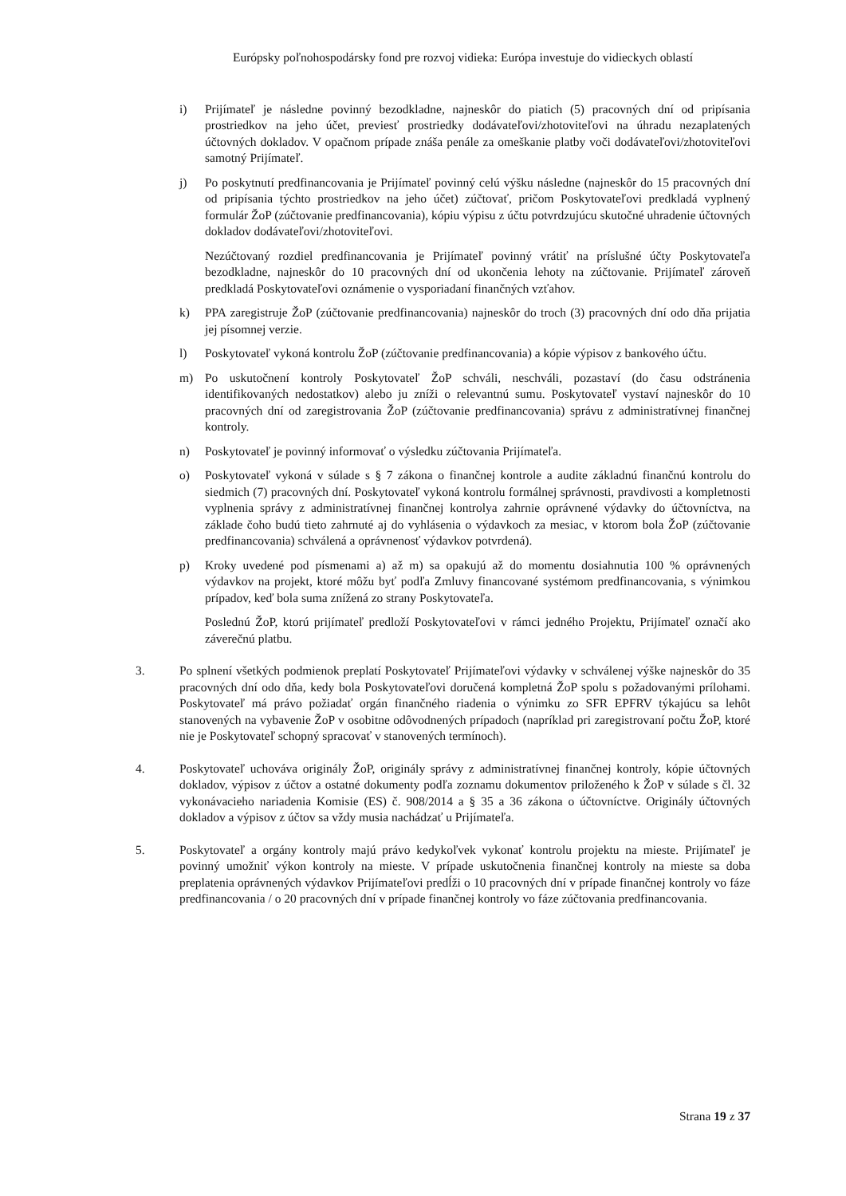Európsky poľnohospodársky fond pre rozvoj vidieka: Európa investuje do vidieckych oblastí
i) Prijímateľ je následne povinný bezodkladne, najneskôr do piatich (5) pracovných dní od pripísania prostriedkov na jeho účet, previesť prostriedky dodávateľovi/zhotoviteľovi na úhradu nezaplatených účtovných dokladov. V opačnom prípade znáša penále za omeškanie platby voči dodávateľovi/zhotoviteľovi samotný Prijímateľ.
j) Po poskytnutí predfinancovania je Prijímateľ povinný celú výšku následne (najneskôr do 15 pracovných dní od pripísania týchto prostriedkov na jeho účet) zúčtovať, pričom Poskytovateľovi predkladá vyplnený formulár ŽoP (zúčtovanie predfinancovania), kópiu výpisu z účtu potvrdzujúcu skutočné uhradenie účtovných dokladov dodávateľovi/zhotoviteľovi.
Nezúčtovaný rozdiel predfinancovania je Prijímateľ povinný vrátiť na príslušné účty Poskytovateľa bezodkladne, najneskôr do 10 pracovných dní od ukončenia lehoty na zúčtovanie. Prijímateľ zároveň predkladá Poskytovateľovi oznámenie o vysporiadaní finančných vzťahov.
k) PPA zaregistruje ŽoP (zúčtovanie predfinancovania) najneskôr do troch (3) pracovných dní odo dňa prijatia jej písomnej verzie.
l) Poskytovateľ vykoná kontrolu ŽoP (zúčtovanie predfinancovania) a kópie výpisov z bankového účtu.
m) Po uskutočnení kontroly Poskytovateľ ŽoP schváli, neschváli, pozastaví (do času odstránenia identifikovaných nedostatkov) alebo ju zníži o relevantnú sumu. Poskytovateľ vystaví najneskôr do 10 pracovných dní od zaregistrovania ŽoP (zúčtovanie predfinancovania) správu z administratívnej finančnej kontroly.
n) Poskytovateľ je povinný informovať o výsledku zúčtovania Prijímateľa.
o) Poskytovateľ vykoná v súlade s § 7 zákona o finančnej kontrole a audite základnú finančnú kontrolu do siedmich (7) pracovných dní. Poskytovateľ vykoná kontrolu formálnej správnosti, pravdivosti a kompletnosti vyplnenia správy z administratívnej finančnej kontrolya zahrnie oprávnené výdavky do účtovníctva, na základe čoho budú tieto zahrnuté aj do vyhlásenia o výdavkoch za mesiac, v ktorom bola ŽoP (zúčtovanie predfinancovania) schválená a oprávnenosť výdavkov potvrdená).
p) Kroky uvedené pod písmenami a) až m) sa opakujú až do momentu dosiahnutia 100 % oprávnených výdavkov na projekt, ktoré môžu byť podľa Zmluvy financované systémom predfinancovania, s výnimkou prípadov, keď bola suma znížená zo strany Poskytovateľa.
Poslednú ŽoP, ktorú prijímateľ predloží Poskytovateľovi v rámci jedného Projektu, Prijímateľ označí ako záverečnú platbu.
3. Po splnení všetkých podmienok preplatí Poskytovateľ Prijímateľovi výdavky v schválenej výške najneskôr do 35 pracovných dní odo dňa, kedy bola Poskytovateľovi doručená kompletná ŽoP spolu s požadovanými prílohami. Poskytovateľ má právo požiadať orgán finančného riadenia o výnimku zo SFR EPFRV týkajúcu sa lehôt stanovených na vybavenie ŽoP v osobitne odôvodnených prípadoch (napríklad pri zaregistrovaní počtu ŽoP, ktoré nie je Poskytovateľ schopný spracovať v stanovených termínoch).
4. Poskytovateľ uchováva originály ŽoP, originály správy z administratívnej finančnej kontroly, kópie účtovných dokladov, výpisov z účtov a ostatné dokumenty podľa zoznamu dokumentov priloženého k ŽoP v súlade s čl. 32 vykonávacieho nariadenia Komisie (ES) č. 908/2014 a § 35 a 36 zákona o účtovníctve. Originály účtovných dokladov a výpisov z účtov sa vždy musia nachádzať u Prijímateľa.
5. Poskytovateľ a orgány kontroly majú právo kedykoľvek vykonať kontrolu projektu na mieste. Prijímateľ je povinný umožniť výkon kontroly na mieste. V prípade uskutočnenia finančnej kontroly na mieste sa doba preplatenia oprávnených výdavkov Prijímateľovi predĺži o 10 pracovných dní v prípade finančnej kontroly vo fáze predfinancovania / o 20 pracovných dní v prípade finančnej kontroly vo fáze zúčtovania predfinancovania.
Strana 19 z 37